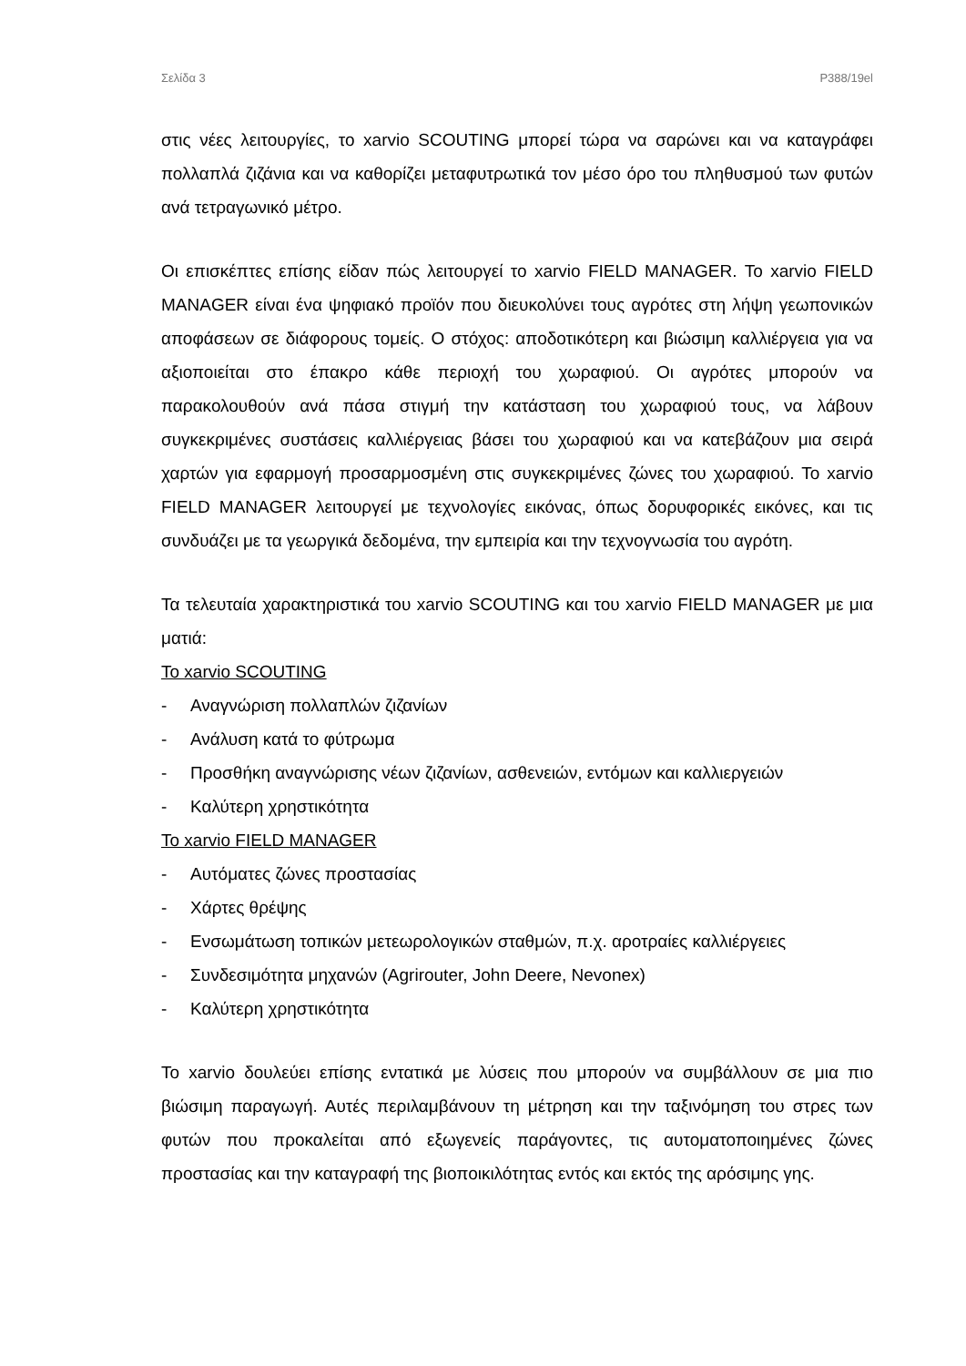Σελίδα 3 P388/19el
στις νέες λειτουργίες, το xarvio SCOUTING μπορεί τώρα να σαρώνει και να καταγράφει πολλαπλά ζιζάνια και να καθορίζει μεταφυτρωτικά τον μέσο όρο του πληθυσμού των φυτών ανά τετραγωνικό μέτρο.
Οι επισκέπτες επίσης είδαν πώς λειτουργεί το xarvio FIELD MANAGER. Το xarvio FIELD MANAGER είναι ένα ψηφιακό προϊόν που διευκολύνει τους αγρότες στη λήψη γεωπονικών αποφάσεων σε διάφορους τομείς. Ο στόχος: αποδοτικότερη και βιώσιμη καλλιέργεια για να αξιοποιείται στο έπακρο κάθε περιοχή του χωραφιού. Οι αγρότες μπορούν να παρακολουθούν ανά πάσα στιγμή την κατάσταση του χωραφιού τους, να λάβουν συγκεκριμένες συστάσεις καλλιέργειας βάσει του χωραφιού και να κατεβάζουν μια σειρά χαρτών για εφαρμογή προσαρμοσμένη στις συγκεκριμένες ζώνες του χωραφιού. Το xarvio FIELD MANAGER λειτουργεί με τεχνολογίες εικόνας, όπως δορυφορικές εικόνες, και τις συνδυάζει με τα γεωργικά δεδομένα, την εμπειρία και την τεχνογνωσία του αγρότη.
Τα τελευταία χαρακτηριστικά του xarvio SCOUTING και του xarvio FIELD MANAGER με μια ματιά:
Το xarvio SCOUTING
- Αναγνώριση πολλαπλών ζιζανίων
- Ανάλυση κατά το φύτρωμα
- Προσθήκη αναγνώρισης νέων ζιζανίων, ασθενειών, εντόμων και καλλιεργειών
- Καλύτερη χρηστικότητα
Το xarvio FIELD MANAGER
- Αυτόματες ζώνες προστασίας
- Χάρτες θρέψης
- Ενσωμάτωση τοπικών μετεωρολογικών σταθμών, π.χ. αροτραίες καλλιέργειες
- Συνδεσιμότητα μηχανών (Agrirouter, John Deere, Nevonex)
- Καλύτερη χρηστικότητα
Το xarvio δουλεύει επίσης εντατικά με λύσεις που μπορούν να συμβάλλουν σε μια πιο βιώσιμη παραγωγή. Αυτές περιλαμβάνουν τη μέτρηση και την ταξινόμηση του στρες των φυτών που προκαλείται από εξωγενείς παράγοντες, τις αυτοματοποιημένες ζώνες προστασίας και την καταγραφή της βιοποικιλότητας εντός και εκτός της αρόσιμης γης.